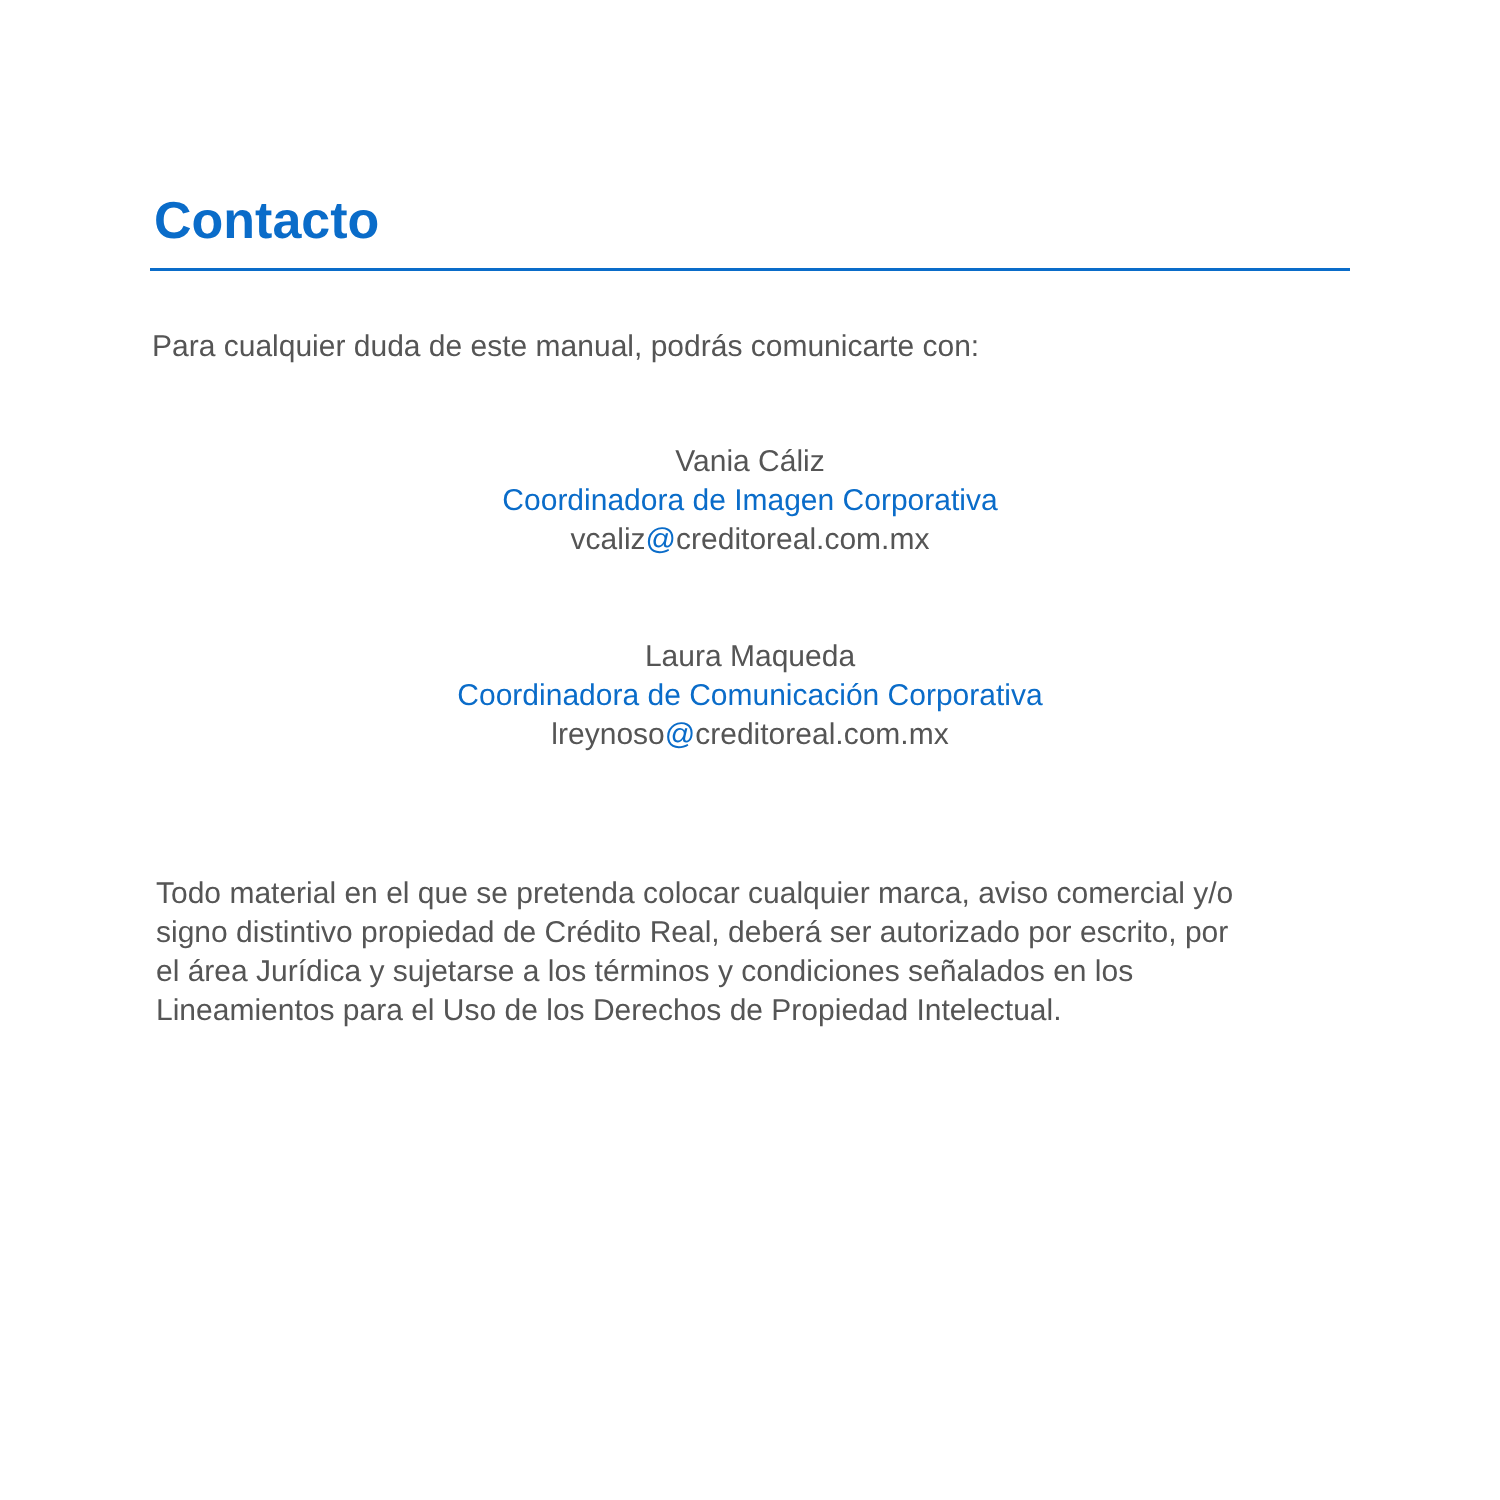Contacto
Para cualquier duda de este manual, podrás comunicarte con:
Vania Cáliz
Coordinadora de Imagen Corporativa
vcaliz@creditoreal.com.mx
Laura Maqueda
Coordinadora de Comunicación Corporativa
lreynoso@creditoreal.com.mx
Todo material en el que se pretenda colocar cualquier marca, aviso comercial y/o signo distintivo propiedad de Crédito Real, deberá ser autorizado por escrito, por el área Jurídica y sujetarse a los términos y condiciones señalados en los Lineamientos para el Uso de los Derechos de Propiedad Intelectual.